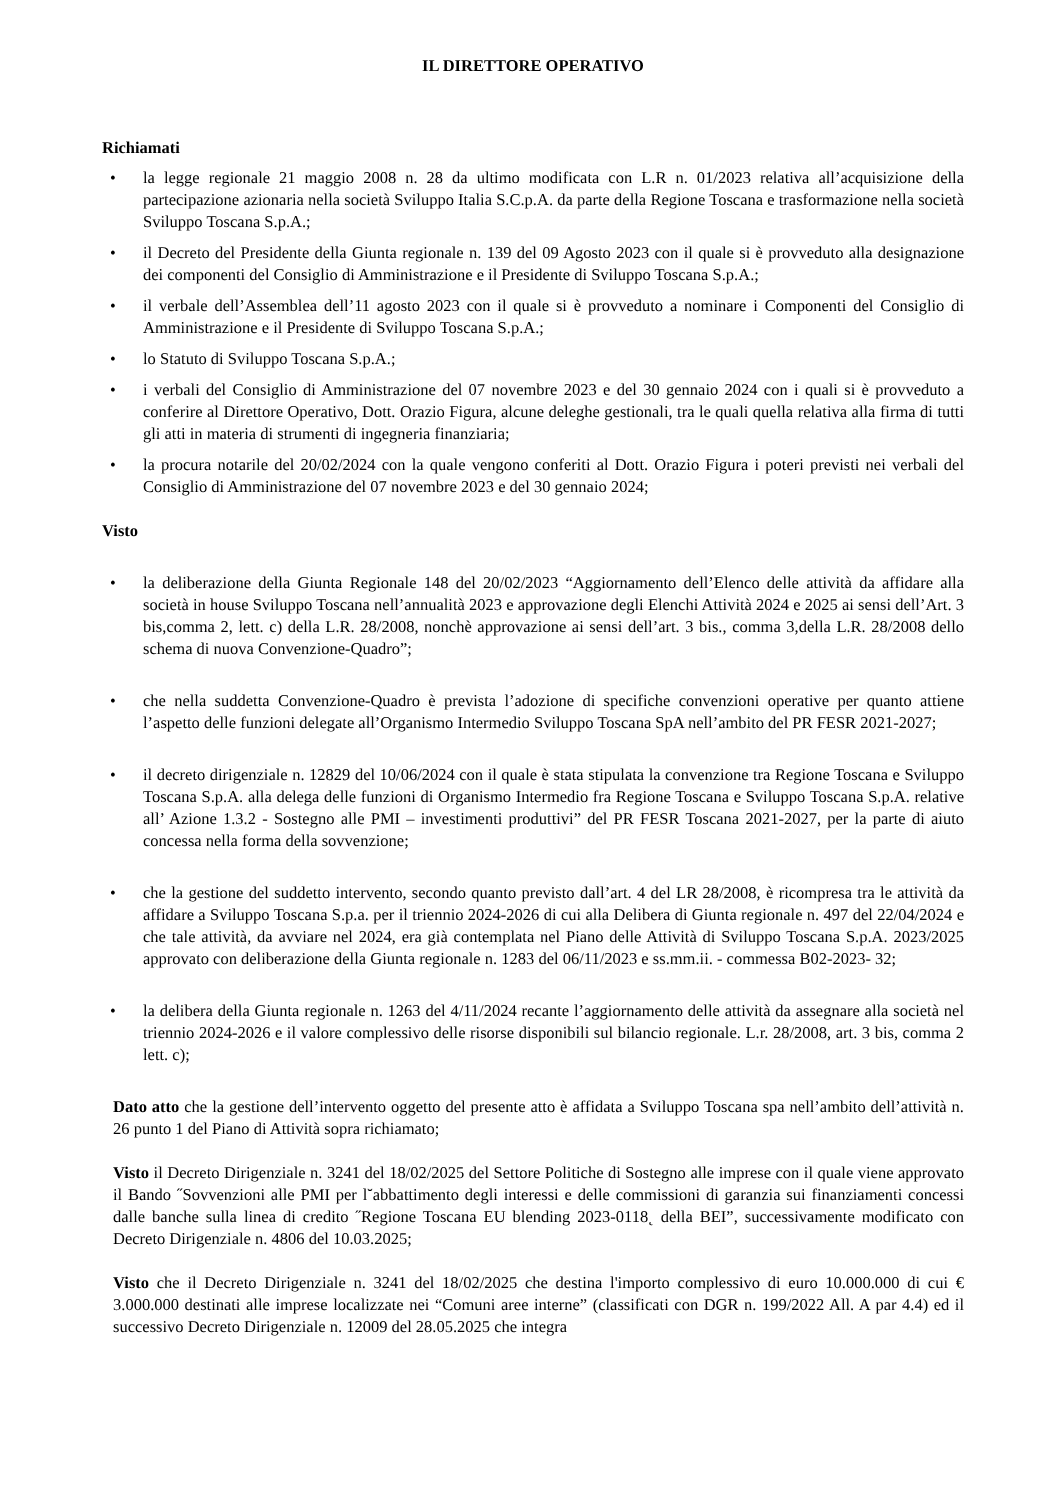IL DIRETTORE OPERATIVO
Richiamati
• la legge regionale 21 maggio 2008 n. 28 da ultimo modificata con L.R n. 01/2023 relativa all’acquisizione della partecipazione azionaria nella società Sviluppo Italia S.C.p.A. da parte della Regione Toscana e trasformazione nella società Sviluppo Toscana S.p.A.;
• il Decreto del Presidente della Giunta regionale n. 139 del 09 Agosto 2023 con il quale si è provveduto alla designazione dei componenti del Consiglio di Amministrazione e il Presidente di Sviluppo Toscana S.p.A.;
• il verbale dell’Assemblea dell’11 agosto 2023 con il quale si è provveduto a nominare i Componenti del Consiglio di Amministrazione e il Presidente di Sviluppo Toscana S.p.A.;
• lo Statuto di Sviluppo Toscana S.p.A.;
• i verbali del Consiglio di Amministrazione del 07 novembre 2023 e del 30 gennaio 2024 con i quali si è provveduto a conferire al Direttore Operativo, Dott. Orazio Figura, alcune deleghe gestionali, tra le quali quella relativa alla firma di tutti gli atti in materia di strumenti di ingegneria finanziaria;
• la procura notarile del 20/02/2024 con la quale vengono conferiti al Dott. Orazio Figura i poteri previsti nei verbali del Consiglio di Amministrazione del 07 novembre 2023 e del 30 gennaio 2024;
Visto
• la deliberazione della Giunta Regionale 148 del 20/02/2023 “Aggiornamento dell’Elenco delle attività da affidare alla società in house Sviluppo Toscana nell’annualità 2023 e approvazione degli Elenchi Attività 2024 e 2025 ai sensi dell’Art. 3 bis,comma 2, lett. c) della L.R. 28/2008, nonchè approvazione ai sensi dell’art. 3 bis., comma 3,della L.R. 28/2008 dello schema di nuova Convenzione-Quadro”;
• che nella suddetta Convenzione-Quadro è prevista l’adozione di specifiche convenzioni operative per quanto attiene l’aspetto delle funzioni delegate all’Organismo Intermedio Sviluppo Toscana SpA nell’ambito del PR FESR 2021-2027;
• il decreto dirigenziale n. 12829 del 10/06/2024 con il quale è stata stipulata la convenzione tra Regione Toscana e Sviluppo Toscana S.p.A. alla delega delle funzioni di Organismo Intermedio fra Regione Toscana e Sviluppo Toscana S.p.A. relative all’ Azione 1.3.2 - Sostegno alle PMI – investimenti produttivi” del PR FESR Toscana 2021-2027, per la parte di aiuto concessa nella forma della sovvenzione;
• che la gestione del suddetto intervento, secondo quanto previsto dall’art. 4 del LR 28/2008, è ricompresa tra le attività da affidare a Sviluppo Toscana S.p.a. per il triennio 2024-2026 di cui alla Delibera di Giunta regionale n. 497 del 22/04/2024 e che tale attività, da avviare nel 2024, era già contemplata nel Piano delle Attività di Sviluppo Toscana S.p.A. 2023/2025 approvato con deliberazione della Giunta regionale n. 1283 del 06/11/2023 e ss.mm.ii. - commessa B02-2023- 32;
• la delibera della Giunta regionale n. 1263 del 4/11/2024 recante l’aggiornamento delle attività da assegnare alla società nel triennio 2024-2026 e il valore complessivo delle risorse disponibili sul bilancio regionale. L.r. 28/2008, art. 3 bis, comma 2 lett. c);
Dato atto che la gestione dell’intervento oggetto del presente atto è affidata a Sviluppo Toscana spa nell’ambito dell’attività n. 26 punto 1 del Piano di Attività sopra richiamato;
Visto il Decreto Dirigenziale n. 3241 del 18/02/2025 del Settore Politiche di Sostegno alle imprese con il quale viene approvato il Bando ˝Sovvenzioni alle PMI per l˘abbattimento degli interessi e delle commissioni di garanzia sui finanziamenti concessi dalle banche sulla linea di credito ˝Regione Toscana EU blending 2023-0118˛ della BEI”, successivamente modificato con Decreto Dirigenziale n. 4806 del 10.03.2025;
Visto che il Decreto Dirigenziale n. 3241 del 18/02/2025 che destina l'importo complessivo di euro 10.000.000 di cui € 3.000.000 destinati alle imprese localizzate nei “Comuni aree interne” (classificati con DGR n. 199/2022 All. A par 4.4) ed il successivo Decreto Dirigenziale n. 12009 del 28.05.2025 che integra